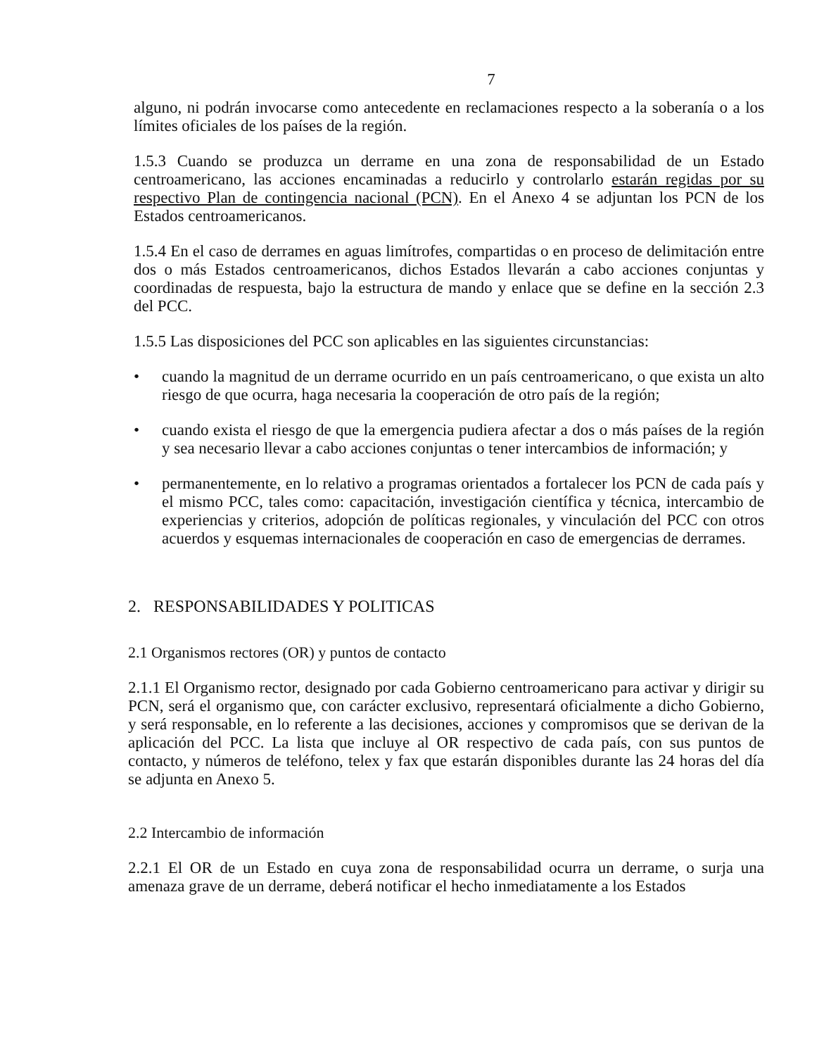7
alguno, ni podrán invocarse como antecedente en reclamaciones respecto a la soberanía o a los límites oficiales de los países de la región.
1.5.3 Cuando se produzca un derrame en una zona de responsabilidad de un Estado centroamericano, las acciones encaminadas a reducirlo y controlarlo estarán regidas por su respectivo Plan de contingencia nacional (PCN). En el Anexo 4 se adjuntan los PCN de los Estados centroamericanos.
1.5.4 En el caso de derrames en aguas limítrofes, compartidas o en proceso de delimitación entre dos o más Estados centroamericanos, dichos Estados llevarán a cabo acciones conjuntas y coordinadas de respuesta, bajo la estructura de mando y enlace que se define en la sección 2.3 del PCC.
1.5.5 Las disposiciones del PCC son aplicables en las siguientes circunstancias:
• cuando la magnitud de un derrame ocurrido en un país centroamericano, o que exista un alto riesgo de que ocurra, haga necesaria la cooperación de otro país de la región;
• cuando exista el riesgo de que la emergencia pudiera afectar a dos o más países de la región y sea necesario llevar a cabo acciones conjuntas o tener intercambios de información; y
• permanentemente, en lo relativo a programas orientados a fortalecer los PCN de cada país y el mismo PCC, tales como: capacitación, investigación científica y técnica, intercambio de experiencias y criterios, adopción de políticas regionales, y vinculación del PCC con otros acuerdos y esquemas internacionales de cooperación en caso de emergencias de derrames.
2. RESPONSABILIDADES Y POLITICAS
2.1 Organismos rectores (OR) y puntos de contacto
2.1.1 El Organismo rector, designado por cada Gobierno centroamericano para activar y dirigir su PCN, será el organismo que, con carácter exclusivo, representará oficialmente a dicho Gobierno, y será responsable, en lo referente a las decisiones, acciones y compromisos que se derivan de la aplicación del PCC. La lista que incluye al OR respectivo de cada país, con sus puntos de contacto, y números de teléfono, telex y fax que estarán disponibles durante las 24 horas del día se adjunta en Anexo 5.
2.2 Intercambio de información
2.2.1 El OR de un Estado en cuya zona de responsabilidad ocurra un derrame, o surja una amenaza grave de un derrame, deberá notificar el hecho inmediatamente a los Estados